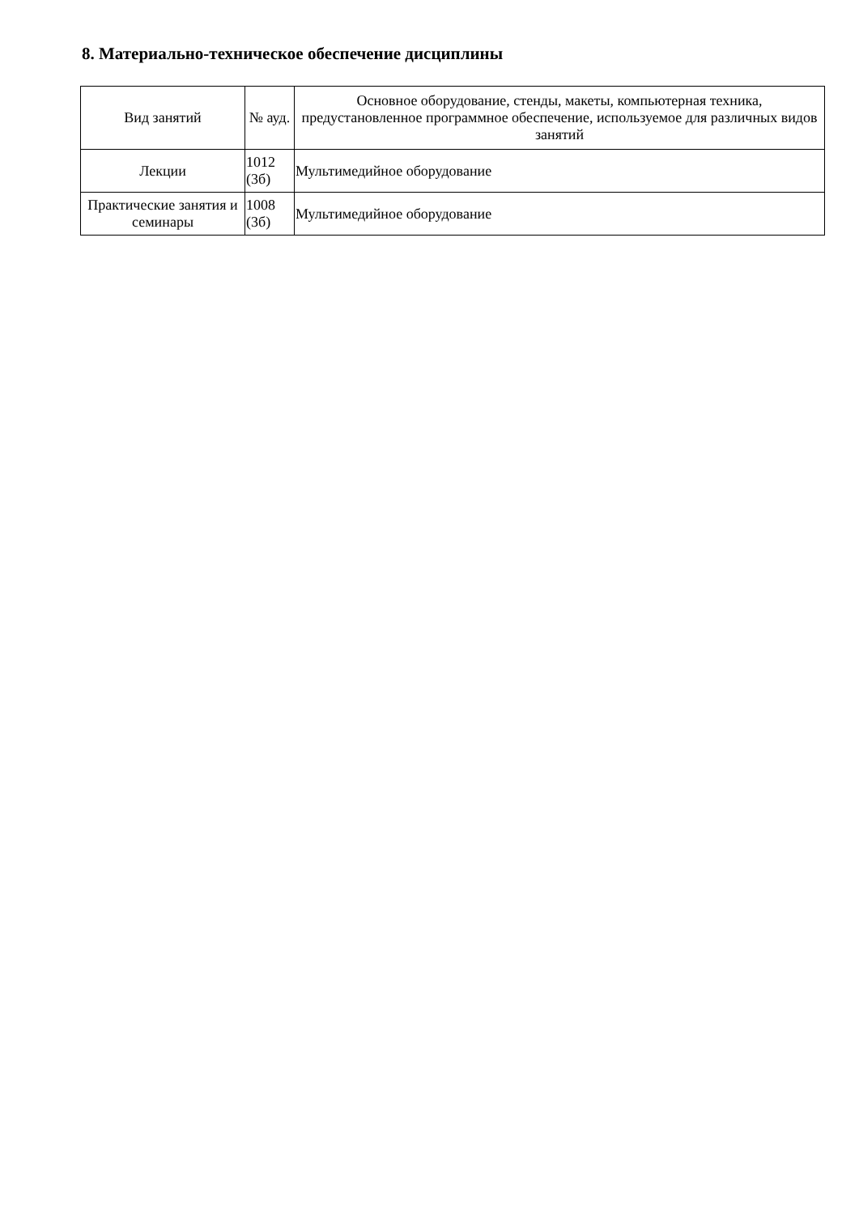8. Материально-техническое обеспечение дисциплины
| Вид занятий | № ауд. | Основное оборудование, стенды, макеты, компьютерная техника, предустановленное программное обеспечение, используемое для различных видов занятий |
| --- | --- | --- |
| Лекции | 1012 (3б) | Мультимедийное оборудование |
| Практические занятия и семинары | 1008 (3б) | Мультимедийное оборудование |